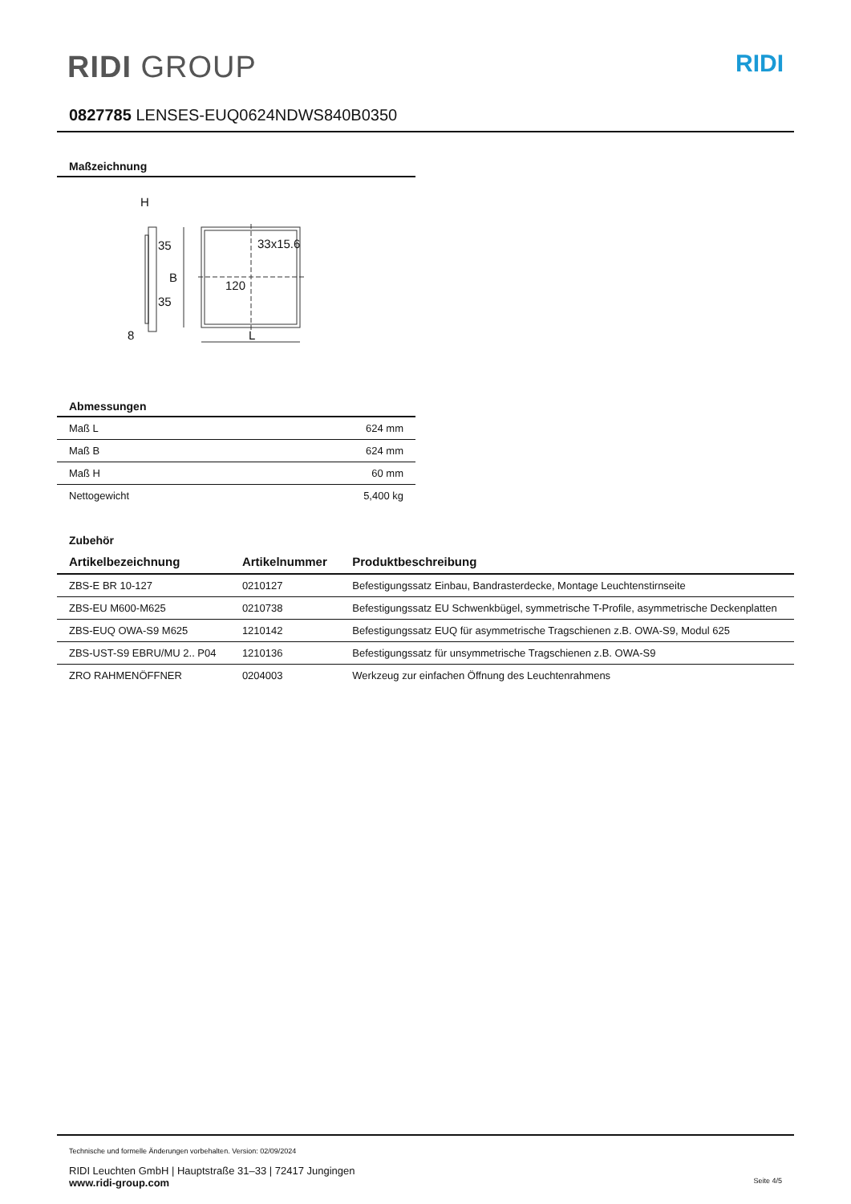RIDI GROUP
RIDI
0827785 LENSES-EUQ0624NDWS840B0350
Maßzeichnung
H
33x15.6
120
L
8
B
35
35
Abmessungen
| Maß L | 624 mm |
| Maß B | 624 mm |
| Maß H | 60 mm |
| Nettogewicht | 5,400 kg |
Zubehör
| Artikelbezeichnung | Artikelnummer | Produktbeschreibung |
| --- | --- | --- |
| ZBS-E BR 10-127 | 0210127 | Befestigungssatz Einbau, Bandrasterdecke, Montage Leuchtenstirnseite |
| ZBS-EU M600-M625 | 0210738 | Befestigungssatz EU Schwenkbügel, symmetrische T-Profile, asymmetrische Deckenplatten |
| ZBS-EUQ OWA-S9 M625 | 1210142 | Befestigungssatz EUQ für asymmetrische Tragschienen z.B. OWA-S9, Modul 625 |
| ZBS-UST-S9 EBRU/MU 2.. P04 | 1210136 | Befestigungssatz für unsymmetrische Tragschienen z.B. OWA-S9 |
| ZRO RAHMENÖFFNER | 0204003 | Werkzeug zur einfachen Öffnung des Leuchtenrahmens |
Technische und formelle Änderungen vorbehalten. Version: 02/09/2024
RIDI Leuchten GmbH | Hauptstraße 31–33 | 72417 Jungingen
www.ridi-group.com Seite 4/5